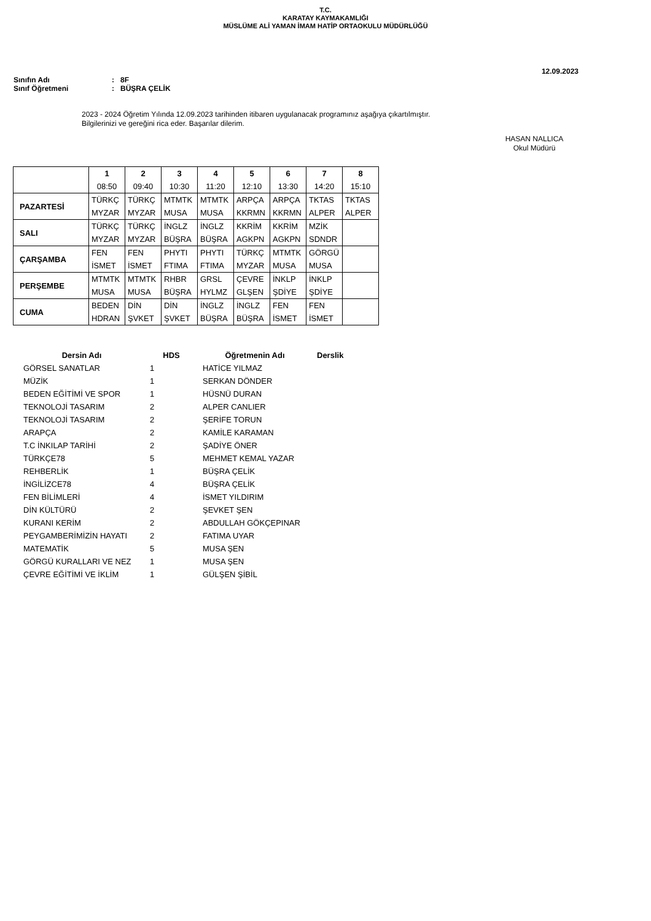T.C.
KARATAY KAYMAKAMLIĞI
MÜSLÜME ALİ YAMAN İMAM HATİP ORTAOKULU MÜDÜRLÜĞÜ
12.09.2023
Sınıfın Adı: 8F
Sınıf Öğretmeni: BÜŞRA ÇELİK
2023 - 2024 Öğretim Yılında 12.09.2023 tarihinden itibaren uygulanacak programınız aşağıya çıkartılmıştır.
Bilgilerinizi ve gereğini rica eder. Başarılar dilerim.
HASAN NALLICA
Okul Müdürü
| | 1 | 2 | 3 | 4 | 5 | 6 | 7 | 8 |
| --- | --- | --- | --- | --- | --- | --- | --- | --- |
| | 08:50 | 09:40 | 10:30 | 11:20 | 12:10 | 13:30 | 14:20 | 15:10 |
| PAZARTESİ | TÜRKÇ | TÜRKÇ | MTMTK | MTMTK | ARPÇA | ARPÇA | TKTAS | TKTAS |
| | MYZAR | MYZAR | MUSA | MUSA | KKRMN | KKRMN | ALPER | ALPER |
| SALI | TÜRKÇ | TÜRKÇ | İNGLZ | İNGLZ | KKRİM | KKRİM | MZİK | |
| | MYZAR | MYZAR | BÜŞRA | BÜŞRA | AGKPN | AGKPN | SDNDR | |
| ÇARŞAMBA | FEN | FEN | PHYTI | PHYTI | TÜRKÇ | MTMTK | GÖRGÜ | |
| | İSMET | İSMET | FTIMA | FTIMA | MYZAR | MUSA | MUSA | |
| PERŞEMBE | MTMTK | MTMTK | RHBR | GRSL | ÇEVRE | İNKLP | İNKLP | |
| | MUSA | MUSA | BÜŞRA | HYLMZ | GLŞEN | ŞDİYE | ŞDİYE | |
| CUMA | BEDEN | DİN | DİN | İNGLZ | İNGLZ | FEN | FEN | |
| | HDRAN | ŞVKET | ŞVKET | BÜŞRA | BÜŞRA | İSMET | İSMET | |
| Dersin Adı | HDS | Öğretmenin Adı | Derslik |
| --- | --- | --- | --- |
| GÖRSEL SANATLAR | 1 | HATİCE YILMAZ | |
| MÜZİK | 1 | SERKAN DÖNDER | |
| BEDEN EĞİTİMİ VE SPOR | 1 | HÜSNÜ DURAN | |
| TEKNOLOJİ TASARIM | 2 | ALPER CANLIER | |
| TEKNOLOJİ TASARIM | 2 | ŞERİFE TORUN | |
| ARAPÇA | 2 | KAMİLE KARAMAN | |
| T.C İNKILAP TARİHİ | 2 | ŞADİYE ÖNER | |
| TÜRKÇE78 | 5 | MEHMET KEMAL YAZAR | |
| REHBERLİK | 1 | BÜŞRA ÇELİK | |
| İNGİLİZCE78 | 4 | BÜŞRA ÇELİK | |
| FEN BİLİMLERİ | 4 | İSMET YILDIRIM | |
| DİN KÜLTÜRÜ | 2 | ŞEVKET ŞEN | |
| KURANI KERİM | 2 | ABDULLAH GÖKÇEPINAR | |
| PEYGAMBERİMİZİN HAYATI | 2 | FATIMA UYAR | |
| MATEMATİK | 5 | MUSA ŞEN | |
| GÖRGÜ KURALLARI VE NEZ | 1 | MUSA ŞEN | |
| ÇEVRE EĞİTİMİ VE İKLİM | 1 | GÜLŞEN ŞİBİL | |